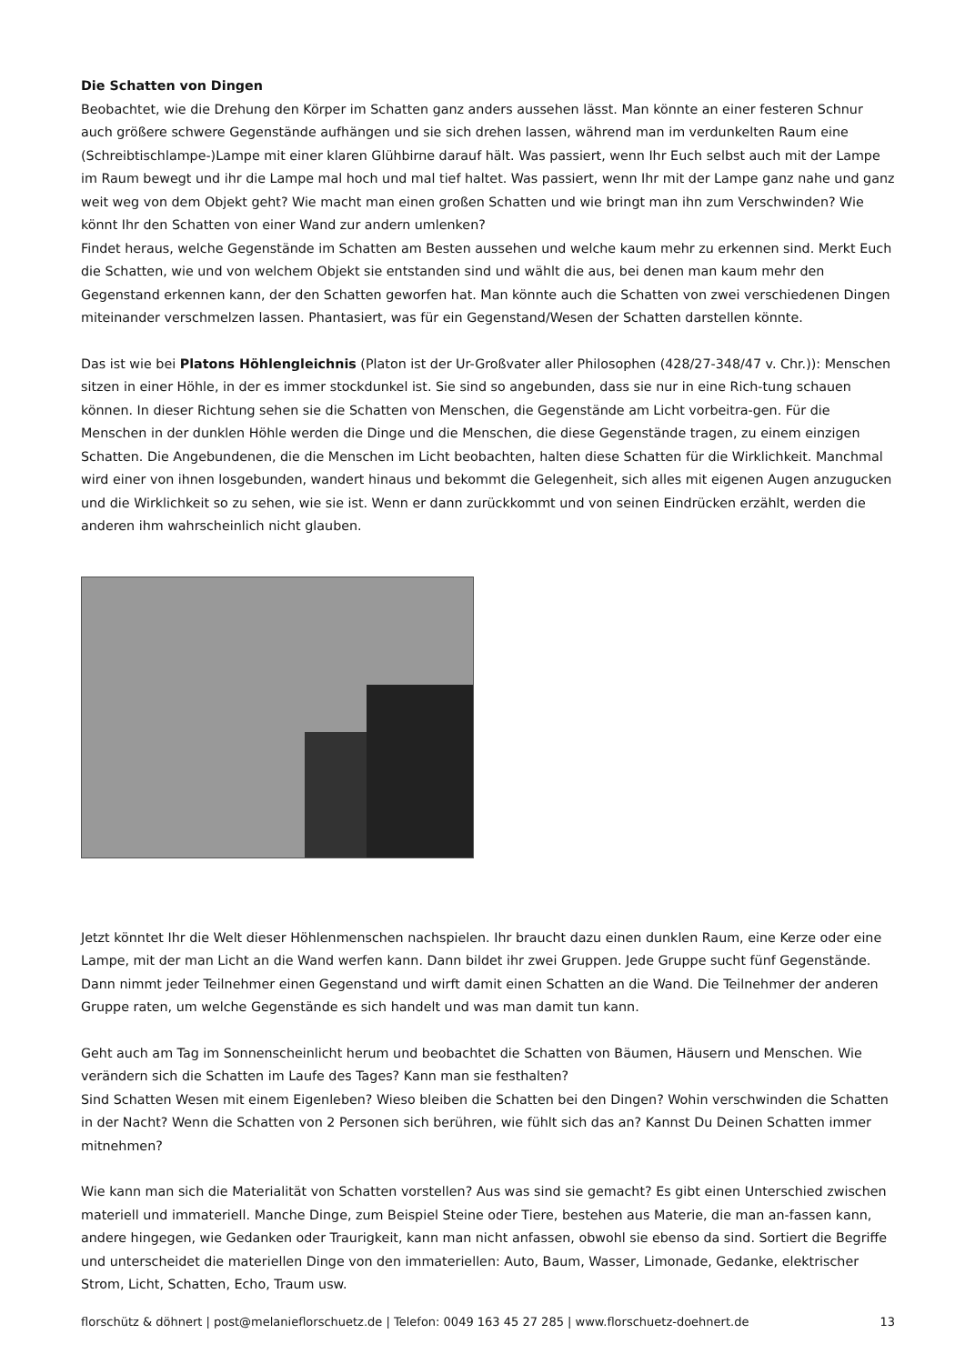Die Schatten von Dingen
Beobachtet, wie die Drehung den Körper im Schatten ganz anders aussehen lässt. Man könnte an einer festeren Schnur auch größere schwere Gegenstände aufhängen und sie sich drehen lassen, während man im verdunkelten Raum eine (Schreibtischlampe-)Lampe mit einer klaren Glühbirne darauf hält. Was passiert, wenn Ihr Euch selbst auch mit der Lampe im Raum bewegt und ihr die Lampe mal hoch und mal tief haltet. Was passiert, wenn Ihr mit der Lampe ganz nahe und ganz weit weg von dem Objekt geht? Wie macht man einen großen Schatten und wie bringt man ihn zum Verschwinden? Wie könnt Ihr den Schatten von einer Wand zur andern umlenken?
Findet heraus, welche Gegenstände im Schatten am Besten aussehen und welche kaum mehr zu erkennen sind. Merkt Euch die Schatten, wie und von welchem Objekt sie entstanden sind und wählt die aus, bei denen man kaum mehr den Gegenstand erkennen kann, der den Schatten geworfen hat. Man könnte auch die Schatten von zwei verschiedenen Dingen miteinander verschmelzen lassen. Phantasiert, was für ein Gegenstand/Wesen der Schatten darstellen könnte.
Das ist wie bei Platons Höhlengleichnis (Platon ist der Ur-Großvater aller Philosophen (428/27-348/47 v. Chr.)): Menschen sitzen in einer Höhle, in der es immer stockdunkel ist. Sie sind so angebunden, dass sie nur in eine Rich-tung schauen können. In dieser Richtung sehen sie die Schatten von Menschen, die Gegenstände am Licht vorbeitra-gen. Für die Menschen in der dunklen Höhle werden die Dinge und die Menschen, die diese Gegenstände tragen, zu einem einzigen Schatten. Die Angebundenen, die die Menschen im Licht beobachten, halten diese Schatten für die Wirklichkeit. Manchmal wird einer von ihnen losgebunden, wandert hinaus und bekommt die Gelegenheit, sich alles mit eigenen Augen anzugucken und die Wirklichkeit so zu sehen, wie sie ist. Wenn er dann zurückkommt und von seinen Eindrücken erzählt, werden die anderen ihm wahrscheinlich nicht glauben.
Jetzt könntet Ihr die Welt dieser Höhlenmenschen nachspielen. Ihr braucht dazu einen dunklen Raum, eine Kerze oder eine Lampe, mit der man Licht an die Wand werfen kann. Dann bildet ihr zwei Gruppen. Jede Gruppe sucht fünf Gegenstände. Dann nimmt jeder Teilnehmer einen Gegenstand und wirft damit einen Schatten an die Wand. Die Teilnehmer der anderen Gruppe raten, um welche Gegenstände es sich handelt und was man damit tun kann.
Geht auch am Tag im Sonnenscheinlicht herum und beobachtet die Schatten von Bäumen, Häusern und Menschen. Wie verändern sich die Schatten im Laufe des Tages? Kann man sie festhalten?
Sind Schatten Wesen mit einem Eigenleben? Wieso bleiben die Schatten bei den Dingen? Wohin verschwinden die Schatten in der Nacht? Wenn die Schatten von 2 Personen sich berühren, wie fühlt sich das an? Kannst Du Deinen Schatten immer mitnehmen?
Wie kann man sich die Materialität von Schatten vorstellen? Aus was sind sie gemacht? Es gibt einen Unterschied zwischen materiell und immateriell. Manche Dinge, zum Beispiel Steine oder Tiere, bestehen aus Materie, die man an-fassen kann, andere hingegen, wie Gedanken oder Traurigkeit, kann man nicht anfassen, obwohl sie ebenso da sind. Sortiert die Begriffe und unterscheidet die materiellen Dinge von den immateriellen: Auto, Baum, Wasser, Limonade, Gedanke, elektrischer Strom, Licht, Schatten, Echo, Traum usw.
florschütz & döhnert | post@melanieflorschuetz.de | Telefon: 0049 163 45 27 285 | www.florschuetz-doehnert.de 13